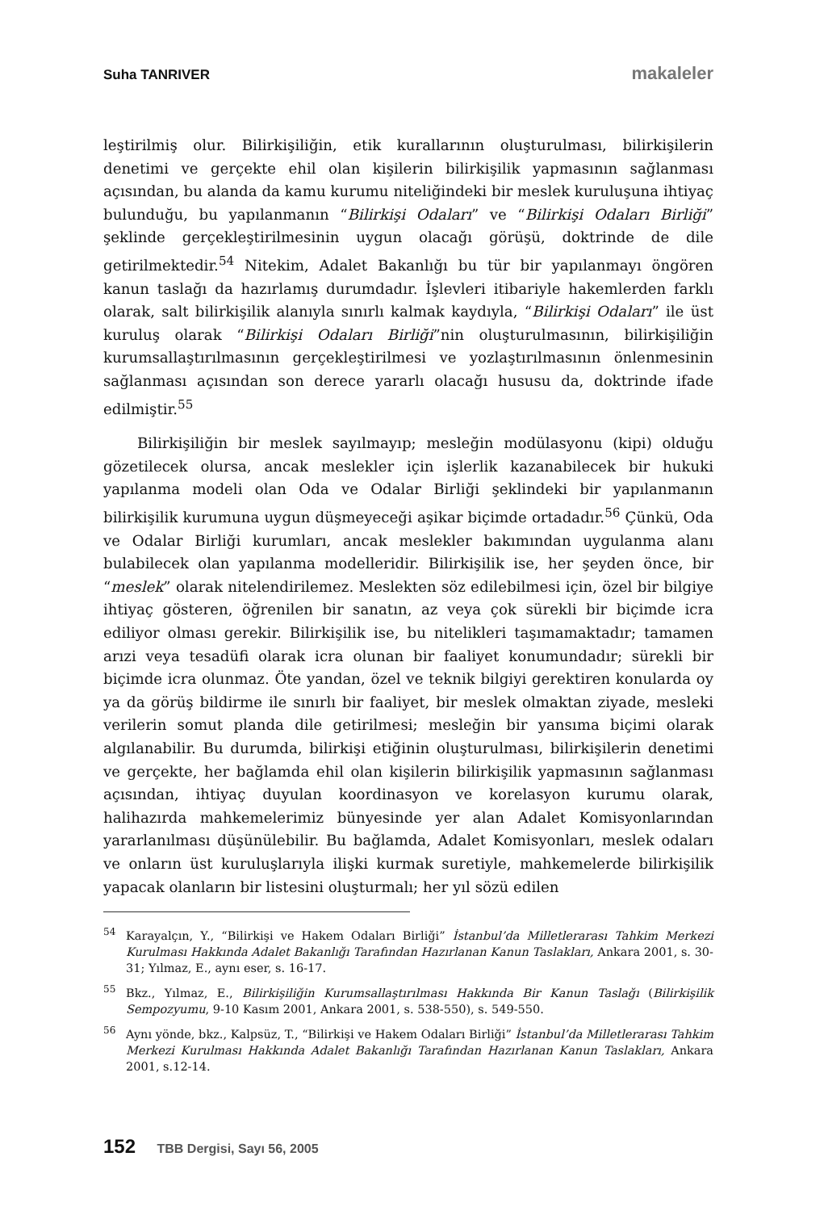Suha TANRIVER makaleler
leştirilmiş olur. Bilirkişiliğin, etik kurallarının oluşturulması, bilirkişilerin denetimi ve gerçekte ehil olan kişilerin bilirkişilik yapmasının sağlanması açısından, bu alanda da kamu kurumu niteliğindeki bir meslek kuruluşuna ihtiyaç bulunduğu, bu yapılanmanın “Bilirkişi Odaları” ve “Bilirkişi Odaları Birliği” şeklinde gerçekleştirilmesinin uygun olacağı görüşü, doktrinde de dile getirilmektedir.<sup>54</sup> Nitekim, Adalet Bakanlığı bu tür bir yapılanmayı öngören kanun taslağı da hazırlamış durumdadır. İşlevleri itibariyle hakemlerden farklı olarak, salt bilirkişilik alanıyla sınırlı kalmak kaydıyla, “Bilirkişi Odaları” ile üst kuruluş olarak “Bilirkişi Odaları Birliği”nin oluşturulmasının, bilirkişiliğin kurumsallaştırılmasının gerçekleştirilmesi ve yozlaştırılmasının önlenmesinin sağlanması açısından son derece yararlı olacağı hususu da, doktrinde ifade edilmiştir.<sup>55</sup>
Bilirkişiliğin bir meslek sayılmayıp; mesleğin modülasyonu (kipi) olduğu gözetilecek olursa, ancak meslekler için işlerlik kazanabilecek bir hukuki yapılanma modeli olan Oda ve Odalar Birliği şeklindeki bir yapılanmanın bilirkişilik kurumuna uygun düşmeyeceği aşikar biçimde ortadadır.<sup>56</sup> Çünkü, Oda ve Odalar Birliği kurumları, ancak meslekler bakımından uygulanma alanı bulabilecek olan yapılanma modelleridir. Bilirkişilik ise, her şeyden önce, bir “meslek” olarak nitelendirilemez. Meslekten söz edilebilmesi için, özel bir bilgiye ihtiyaç gösteren, öğrenilen bir sanatın, az veya çok sürekli bir biçimde icra ediliyor olması gerekir. Bilirkişilik ise, bu nitelikleri taşımamaktadır; tamamen arızi veya tesadüfi olarak icra olunan bir faaliyet konumundadır; sürekli bir biçimde icra olunmaz. Öte yandan, özel ve teknik bilgiyi gerektiren konularda oy ya da görüş bildirme ile sınırlı bir faaliyet, bir meslek olmaktan ziyade, mesleki verilerin somut planda dile getirilmesi; mesleğin bir yansıma biçimi olarak algılanabilir. Bu durumda, bilirkişi etiğinin oluşturulması, bilirkişilerin denetimi ve gerçekte, her bağlamda ehil olan kişilerin bilirkişilik yapmasının sağlanması açısından, ihtiyaç duyulan koordinasyon ve korelasyon kurumu olarak, halihazırda mahkemelerimiz bünyesinde yer alan Adalet Komisyonlarından yararlanılması düşünülebilir. Bu bağlamda, Adalet Komisyonları, meslek odaları ve onların üst kuruluşlarıyla ilişki kurmak suretiyle, mahkemelerde bilirkişilik yapacak olanların bir listesini oluşturmalı; her yıl sözü edilen
<sup>54</sup> Karayalçın, Y., “Bilirkişi ve Hakem Odaları Birliği” İstanbul’da Milletlerarası Tahkim Merkezi Kurulması Hakkında Adalet Bakanlığı Tarafından Hazırlanan Kanun Taslakları, Ankara 2001, s. 30-31; Yılmaz, E., aynı eser, s. 16-17.
<sup>55</sup> Bkz., Yılmaz, E., Bilirkişiliğin Kurumsallaştırılması Hakkında Bir Kanun Taslağı (Bilirkişilik Sempozyumu, 9-10 Kasım 2001, Ankara 2001, s. 538-550), s. 549-550.
<sup>56</sup> Aynı yönde, bkz., Kalpsüz, T., “Bilirkişi ve Hakem Odaları Birliği” İstanbul’da Milletlerarası Tahkim Merkezi Kurulması Hakkında Adalet Bakanlığı Tarafından Hazırlanan Kanun Taslakları, Ankara 2001, s.12-14.
152 TBB Dergisi, Sayı 56, 2005